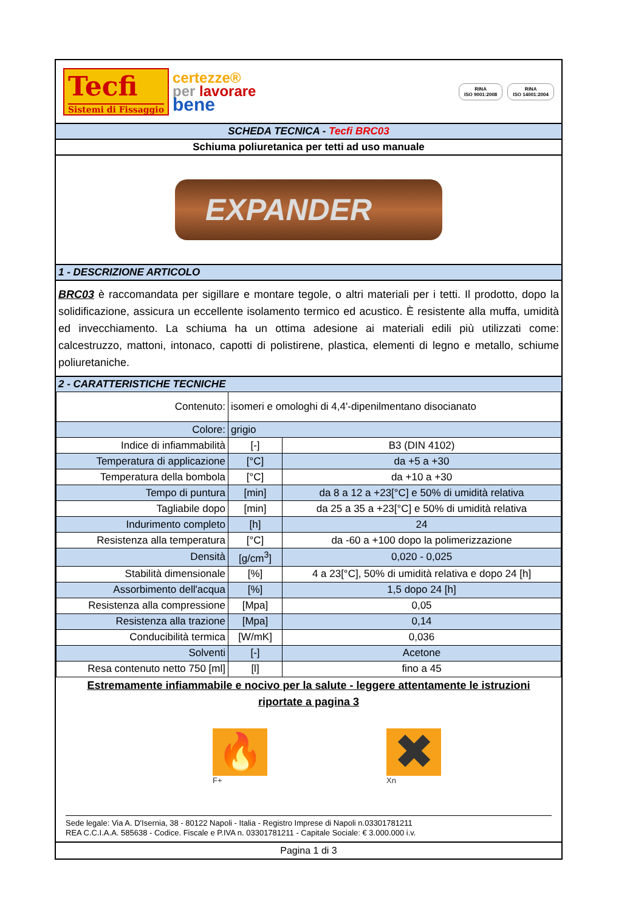Tecfi
Sistemi di Fissaggio
certezze®
per lavorare
bene
RINA
ISO 9001:2008
RINA
ISO 14001:2004
SCHEDA TECNICA - Tecfi BRC03
Schiuma poliuretanica per tetti ad uso manuale
EXPANDER
1 - DESCRIZIONE ARTICOLO
BRC03 è raccomandata per sigillare e montare tegole, o altri materiali per i tetti. Il prodotto, dopo la solidificazione, assicura un eccellente isolamento termico ed acustico. È resistente alla muffa, umidità ed invecchiamento. La schiuma ha un ottima adesione ai materiali edili più utilizzati come: calcestruzzo, mattoni, intonaco, capotti di polistirene, plastica, elementi di legno e metallo, schiume poliuretaniche.
2 - CARATTERISTICHE TECNICHE
| Contenuto: | isomeri e omologhi di 4,4'-dipenilmentano disocianato | |
| Colore: | grigio | |
| Indice di infiammabilità | [-] | B3 (DIN 4102) |
| Temperatura di applicazione | [°C] | da +5 a +30 |
| Temperatura della bombola | [°C] | da +10 a +30 |
| Tempo di puntura | [min] | da 8 a 12 a +23[°C] e 50% di umidità relativa |
| Tagliabile dopo | [min] | da 25 a 35 a +23[°C] e 50% di umidità relativa |
| Indurimento completo | [h] | 24 |
| Resistenza alla temperatura | [°C] | da -60 a +100 dopo la polimerizzazione |
| Densità | [g/cm<sup>3</sup>] | 0,020 - 0,025 |
| Stabilità dimensionale | [%] | 4 a 23[°C], 50% di umidità relativa e dopo 24 [h] |
| Assorbimento dell'acqua | [%] | 1,5 dopo 24 [h] |
| Resistenza alla compressione | [Mpa] | 0,05 |
| Resistenza alla trazione | [Mpa] | 0,14 |
| Conducibilità termica | [W/mK] | 0,036 |
| Solventi | [-] | Acetone |
| Resa contenuto netto 750 [ml] | [l] | fino a 45 |
Estremamente infiammabile e nocivo per la salute - leggere attentamente le istruzioni riportate a pagina 3
🔥
F+
✖
Xn
Sede legale: Via A. D'Isernia, 38 - 80122 Napoli - Italia - Registro Imprese di Napoli n.03301781211
REA C.C.I.A.A. 585638 - Codice. Fiscale e P.IVA n. 03301781211 - Capitale Sociale: € 3.000.000 i.v.
Pagina 1 di 3